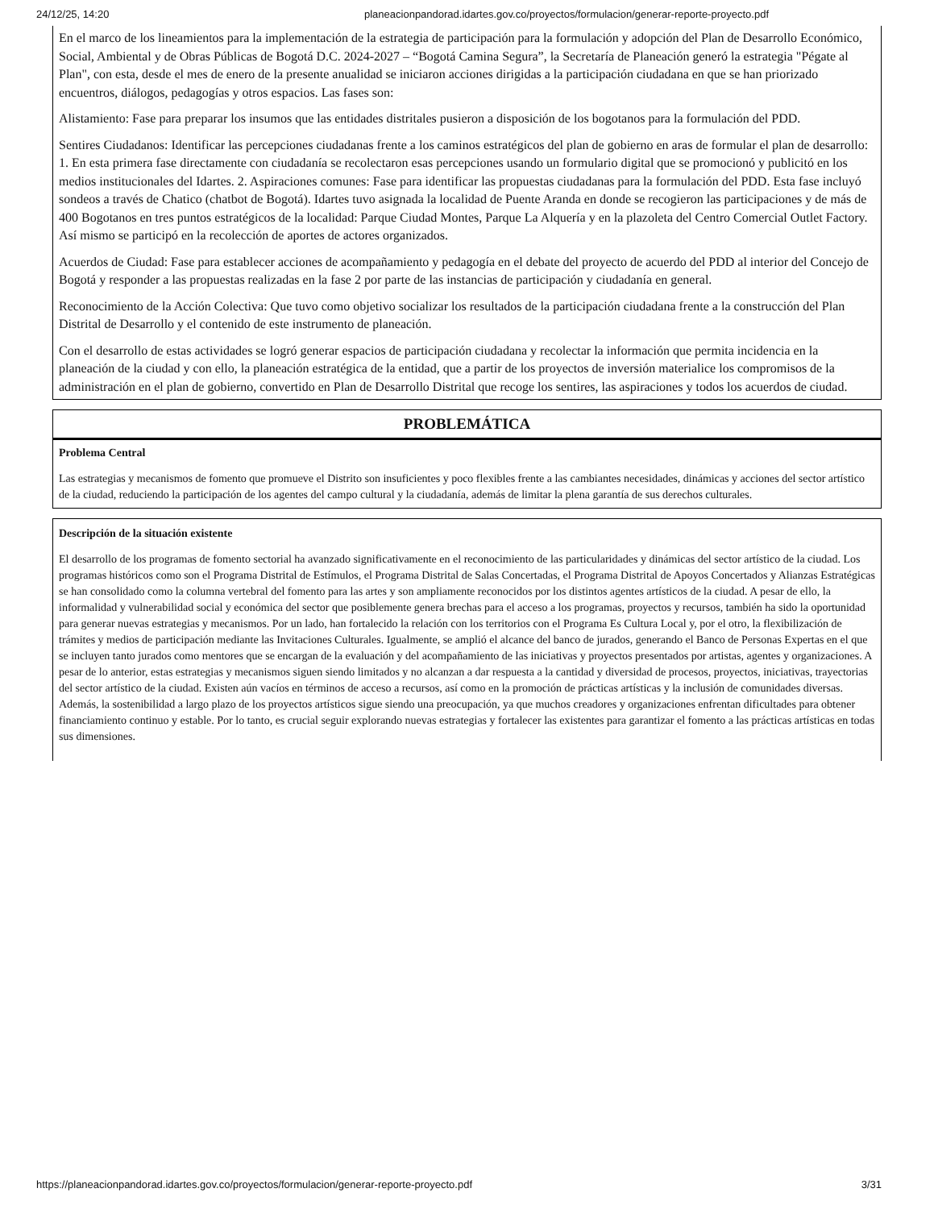24/12/25, 14:20 planeacionpandorad.idartes.gov.co/proyectos/formulacion/generar-reporte-proyecto.pdf
En el marco de los lineamientos para la implementación de la estrategia de participación para la formulación y adopción del Plan de Desarrollo Económico, Social, Ambiental y de Obras Públicas de Bogotá D.C. 2024-2027 – “Bogotá Camina Segura”, la Secretaría de Planeación generó la estrategia "Pégate al Plan", con esta, desde el mes de enero de la presente anualidad se iniciaron acciones dirigidas a la participación ciudadana en que se han priorizado encuentros, diálogos, pedagogías y otros espacios. Las fases son:
Alistamiento: Fase para preparar los insumos que las entidades distritales pusieron a disposición de los bogotanos para la formulación del PDD.
Sentires Ciudadanos: Identificar las percepciones ciudadanas frente a los caminos estratégicos del plan de gobierno en aras de formular el plan de desarrollo: 1. En esta primera fase directamente con ciudadanía se recolectaron esas percepciones usando un formulario digital que se promocionó y publicitó en los medios institucionales del Idartes. 2. Aspiraciones comunes: Fase para identificar las propuestas ciudadanas para la formulación del PDD. Esta fase incluyó sondeos a través de Chatico (chatbot de Bogotá). Idartes tuvo asignada la localidad de Puente Aranda en donde se recogieron las participaciones y de más de 400 Bogotanos en tres puntos estratégicos de la localidad: Parque Ciudad Montes, Parque La Alquería y en la plazoleta del Centro Comercial Outlet Factory. Así mismo se participó en la recolección de aportes de actores organizados.
Acuerdos de Ciudad: Fase para establecer acciones de acompañamiento y pedagogía en el debate del proyecto de acuerdo del PDD al interior del Concejo de Bogotá y responder a las propuestas realizadas en la fase 2 por parte de las instancias de participación y ciudadanía en general.
Reconocimiento de la Acción Colectiva: Que tuvo como objetivo socializar los resultados de la participación ciudadana frente a la construcción del Plan Distrital de Desarrollo y el contenido de este instrumento de planeación.
Con el desarrollo de estas actividades se logró generar espacios de participación ciudadana y recolectar la información que permita incidencia en la planeación de la ciudad y con ello, la planeación estratégica de la entidad, que a partir de los proyectos de inversión materialice los compromisos de la administración en el plan de gobierno, convertido en Plan de Desarrollo Distrital que recoge los sentires, las aspiraciones y todos los acuerdos de ciudad.
PROBLEMÁTICA
Problema Central
Las estrategias y mecanismos de fomento que promueve el Distrito son insuficientes y poco flexibles frente a las cambiantes necesidades, dinámicas y acciones del sector artístico de la ciudad, reduciendo la participación de los agentes del campo cultural y la ciudadanía, además de limitar la plena garantía de sus derechos culturales.
Descripción de la situación existente
El desarrollo de los programas de fomento sectorial ha avanzado significativamente en el reconocimiento de las particularidades y dinámicas del sector artístico de la ciudad. Los programas históricos como son el Programa Distrital de Estímulos, el Programa Distrital de Salas Concertadas, el Programa Distrital de Apoyos Concertados y Alianzas Estratégicas se han consolidado como la columna vertebral del fomento para las artes y son ampliamente reconocidos por los distintos agentes artísticos de la ciudad. A pesar de ello, la informalidad y vulnerabilidad social y económica del sector que posiblemente genera brechas para el acceso a los programas, proyectos y recursos, también ha sido la oportunidad para generar nuevas estrategias y mecanismos. Por un lado, han fortalecido la relación con los territorios con el Programa Es Cultura Local y, por el otro, la flexibilización de trámites y medios de participación mediante las Invitaciones Culturales. Igualmente, se amplió el alcance del banco de jurados, generando el Banco de Personas Expertas en el que se incluyen tanto jurados como mentores que se encargan de la evaluación y del acompañamiento de las iniciativas y proyectos presentados por artistas, agentes y organizaciones. A pesar de lo anterior, estas estrategias y mecanismos siguen siendo limitados y no alcanzan a dar respuesta a la cantidad y diversidad de procesos, proyectos, iniciativas, trayectorias del sector artístico de la ciudad. Existen aún vacíos en términos de acceso a recursos, así como en la promoción de prácticas artísticas y la inclusión de comunidades diversas. Además, la sostenibilidad a largo plazo de los proyectos artísticos sigue siendo una preocupación, ya que muchos creadores y organizaciones enfrentan dificultades para obtener financiamiento continuo y estable. Por lo tanto, es crucial seguir explorando nuevas estrategias y fortalecer las existentes para garantizar el fomento a las prácticas artísticas en todas sus dimensiones.
https://planeacionpandorad.idartes.gov.co/proyectos/formulacion/generar-reporte-proyecto.pdf 3/31